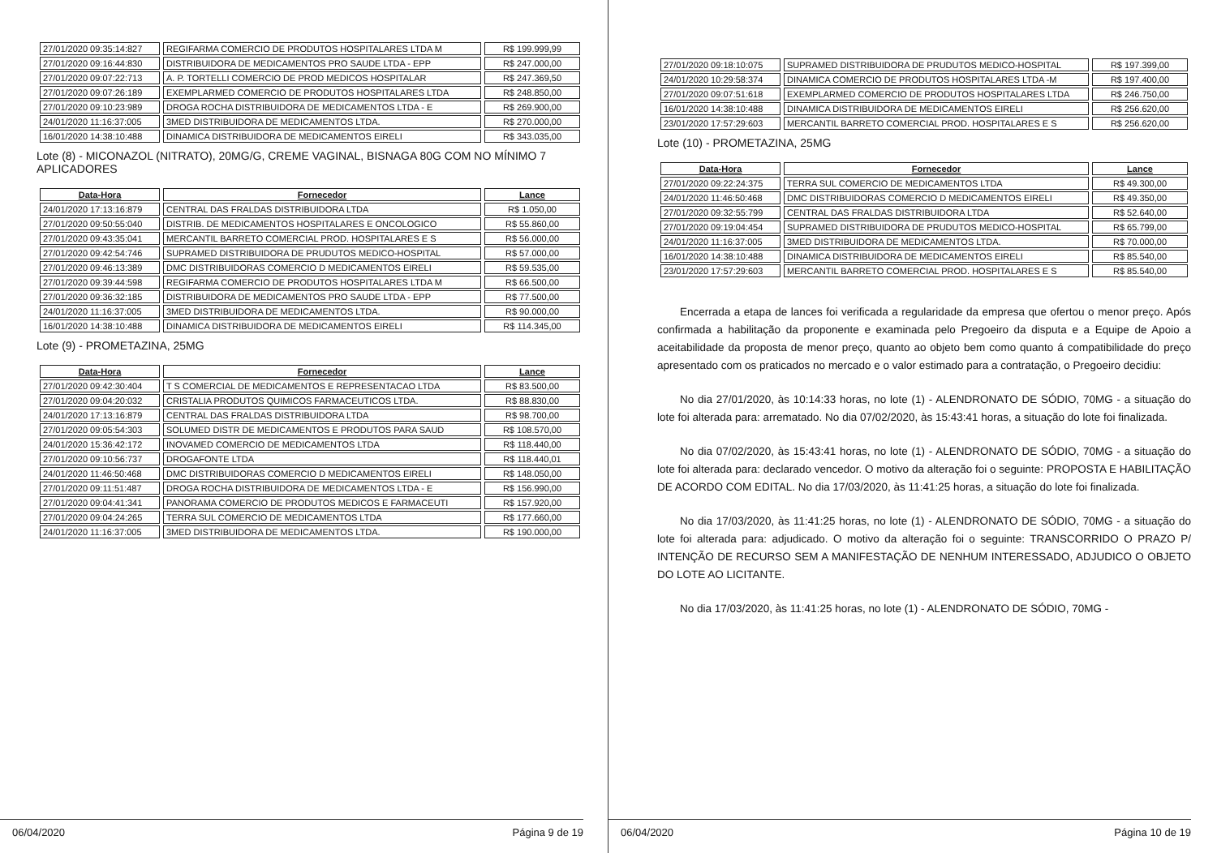| 27/01/2020 09:35:14:827 | REGIFARMA COMERCIO DE PRODUTOS HOSPITALARES LTDA M | R$ 199.999,99 |
| 27/01/2020 09:16:44:830 | DISTRIBUIDORA DE MEDICAMENTOS PRO SAUDE LTDA - EPP | R$ 247.000,00 |
| 27/01/2020 09:07:22:713 | A. P. TORTELLI COMERCIO DE PROD MEDICOS HOSPITALAR | R$ 247.369,50 |
| 27/01/2020 09:07:26:189 | EXEMPLARMED COMERCIO DE PRODUTOS HOSPITALARES LTDA | R$ 248.850,00 |
| 27/01/2020 09:10:23:989 | DROGA ROCHA DISTRIBUIDORA DE MEDICAMENTOS LTDA - E | R$ 269.900,00 |
| 24/01/2020 11:16:37:005 | 3MED DISTRIBUIDORA DE MEDICAMENTOS LTDA. | R$ 270.000,00 |
| 16/01/2020 14:38:10:488 | DINAMICA DISTRIBUIDORA DE MEDICAMENTOS EIRELI | R$ 343.035,00 |
Lote (8) - MICONAZOL (NITRATO), 20MG/G, CREME VAGINAL, BISNAGA 80G COM NO MÍNIMO 7 APLICADORES
| Data-Hora | Fornecedor | Lance |
| --- | --- | --- |
| 24/01/2020 17:13:16:879 | CENTRAL DAS FRALDAS DISTRIBUIDORA LTDA | R$ 1.050,00 |
| 27/01/2020 09:50:55:040 | DISTRIB. DE MEDICAMENTOS HOSPITALARES E ONCOLOGICO | R$ 55.860,00 |
| 27/01/2020 09:43:35:041 | MERCANTIL BARRETO COMERCIAL PROD. HOSPITALARES E S | R$ 56.000,00 |
| 27/01/2020 09:42:54:746 | SUPRAMED DISTRIBUIDORA DE PRUDUTOS MEDICO-HOSPITAL | R$ 57.000,00 |
| 27/01/2020 09:46:13:389 | DMC DISTRIBUIDORAS COMERCIO D MEDICAMENTOS EIRELI | R$ 59.535,00 |
| 27/01/2020 09:39:44:598 | REGIFARMA COMERCIO DE PRODUTOS HOSPITALARES LTDA M | R$ 66.500,00 |
| 27/01/2020 09:36:32:185 | DISTRIBUIDORA DE MEDICAMENTOS PRO SAUDE LTDA - EPP | R$ 77.500,00 |
| 24/01/2020 11:16:37:005 | 3MED DISTRIBUIDORA DE MEDICAMENTOS LTDA. | R$ 90.000,00 |
| 16/01/2020 14:38:10:488 | DINAMICA DISTRIBUIDORA DE MEDICAMENTOS EIRELI | R$ 114.345,00 |
Lote (9) - PROMETAZINA, 25MG
| Data-Hora | Fornecedor | Lance |
| --- | --- | --- |
| 27/01/2020 09:42:30:404 | T S COMERCIAL DE MEDICAMENTOS E REPRESENTACAO LTDA | R$ 83.500,00 |
| 27/01/2020 09:04:20:032 | CRISTALIA PRODUTOS QUIMICOS FARMACEUTICOS LTDA. | R$ 88.830,00 |
| 24/01/2020 17:13:16:879 | CENTRAL DAS FRALDAS DISTRIBUIDORA LTDA | R$ 98.700,00 |
| 27/01/2020 09:05:54:303 | SOLUMED DISTR DE MEDICAMENTOS E PRODUTOS PARA SAUD | R$ 108.570,00 |
| 24/01/2020 15:36:42:172 | INOVAMED COMERCIO DE MEDICAMENTOS LTDA | R$ 118.440,00 |
| 27/01/2020 09:10:56:737 | DROGAFONTE LTDA | R$ 118.440,01 |
| 24/01/2020 11:46:50:468 | DMC DISTRIBUIDORAS COMERCIO D MEDICAMENTOS EIRELI | R$ 148.050,00 |
| 27/01/2020 09:11:51:487 | DROGA ROCHA DISTRIBUIDORA DE MEDICAMENTOS LTDA - E | R$ 156.990,00 |
| 27/01/2020 09:04:41:341 | PANORAMA COMERCIO DE PRODUTOS MEDICOS E FARMACEUTI | R$ 157.920,00 |
| 27/01/2020 09:04:24:265 | TERRA SUL COMERCIO DE MEDICAMENTOS LTDA | R$ 177.660,00 |
| 24/01/2020 11:16:37:005 | 3MED DISTRIBUIDORA DE MEDICAMENTOS LTDA. | R$ 190.000,00 |
06/04/2020 Página 9 de 19
| 27/01/2020 09:18:10:075 | SUPRAMED DISTRIBUIDORA DE PRUDUTOS MEDICO-HOSPITAL | R$ 197.399,00 |
| 24/01/2020 10:29:58:374 | DINAMICA COMERCIO DE PRODUTOS HOSPITALARES LTDA -M | R$ 197.400,00 |
| 27/01/2020 09:07:51:618 | EXEMPLARMED COMERCIO DE PRODUTOS HOSPITALARES LTDA | R$ 246.750,00 |
| 16/01/2020 14:38:10:488 | DINAMICA DISTRIBUIDORA DE MEDICAMENTOS EIRELI | R$ 256.620,00 |
| 23/01/2020 17:57:29:603 | MERCANTIL BARRETO COMERCIAL PROD. HOSPITALARES E S | R$ 256.620,00 |
Lote (10) - PROMETAZINA, 25MG
| Data-Hora | Fornecedor | Lance |
| --- | --- | --- |
| 27/01/2020 09:22:24:375 | TERRA SUL COMERCIO DE MEDICAMENTOS LTDA | R$ 49.300,00 |
| 24/01/2020 11:46:50:468 | DMC DISTRIBUIDORAS COMERCIO D MEDICAMENTOS EIRELI | R$ 49.350,00 |
| 27/01/2020 09:32:55:799 | CENTRAL DAS FRALDAS DISTRIBUIDORA LTDA | R$ 52.640,00 |
| 27/01/2020 09:19:04:454 | SUPRAMED DISTRIBUIDORA DE PRUDUTOS MEDICO-HOSPITAL | R$ 65.799,00 |
| 24/01/2020 11:16:37:005 | 3MED DISTRIBUIDORA DE MEDICAMENTOS LTDA. | R$ 70.000,00 |
| 16/01/2020 14:38:10:488 | DINAMICA DISTRIBUIDORA DE MEDICAMENTOS EIRELI | R$ 85.540,00 |
| 23/01/2020 17:57:29:603 | MERCANTIL BARRETO COMERCIAL PROD. HOSPITALARES E S | R$ 85.540,00 |
Encerrada a etapa de lances foi verificada a regularidade da empresa que ofertou o menor preço. Após confirmada a habilitação da proponente e examinada pelo Pregoeiro da disputa e a Equipe de Apoio a aceitabilidade da proposta de menor preço, quanto ao objeto bem como quanto á compatibilidade do preço apresentado com os praticados no mercado e o valor estimado para a contratação, o Pregoeiro decidiu:
No dia 27/01/2020, às 10:14:33 horas, no lote (1) - ALENDRONATO DE SÓDIO, 70MG - a situação do lote foi alterada para: arrematado. No dia 07/02/2020, às 15:43:41 horas, a situação do lote foi finalizada.
No dia 07/02/2020, às 15:43:41 horas, no lote (1) - ALENDRONATO DE SÓDIO, 70MG - a situação do lote foi alterada para: declarado vencedor. O motivo da alteração foi o seguinte: PROPOSTA E HABILITAÇÃO DE ACORDO COM EDITAL. No dia 17/03/2020, às 11:41:25 horas, a situação do lote foi finalizada.
No dia 17/03/2020, às 11:41:25 horas, no lote (1) - ALENDRONATO DE SÓDIO, 70MG - a situação do lote foi alterada para: adjudicado. O motivo da alteração foi o seguinte: TRANSCORRIDO O PRAZO P/ INTENÇÃO DE RECURSO SEM A MANIFESTAÇÃO DE NENHUM INTERESSADO, ADJUDICO O OBJETO DO LOTE AO LICITANTE.
No dia 17/03/2020, às 11:41:25 horas, no lote (1) - ALENDRONATO DE SÓDIO, 70MG -
06/04/2020 Página 10 de 19